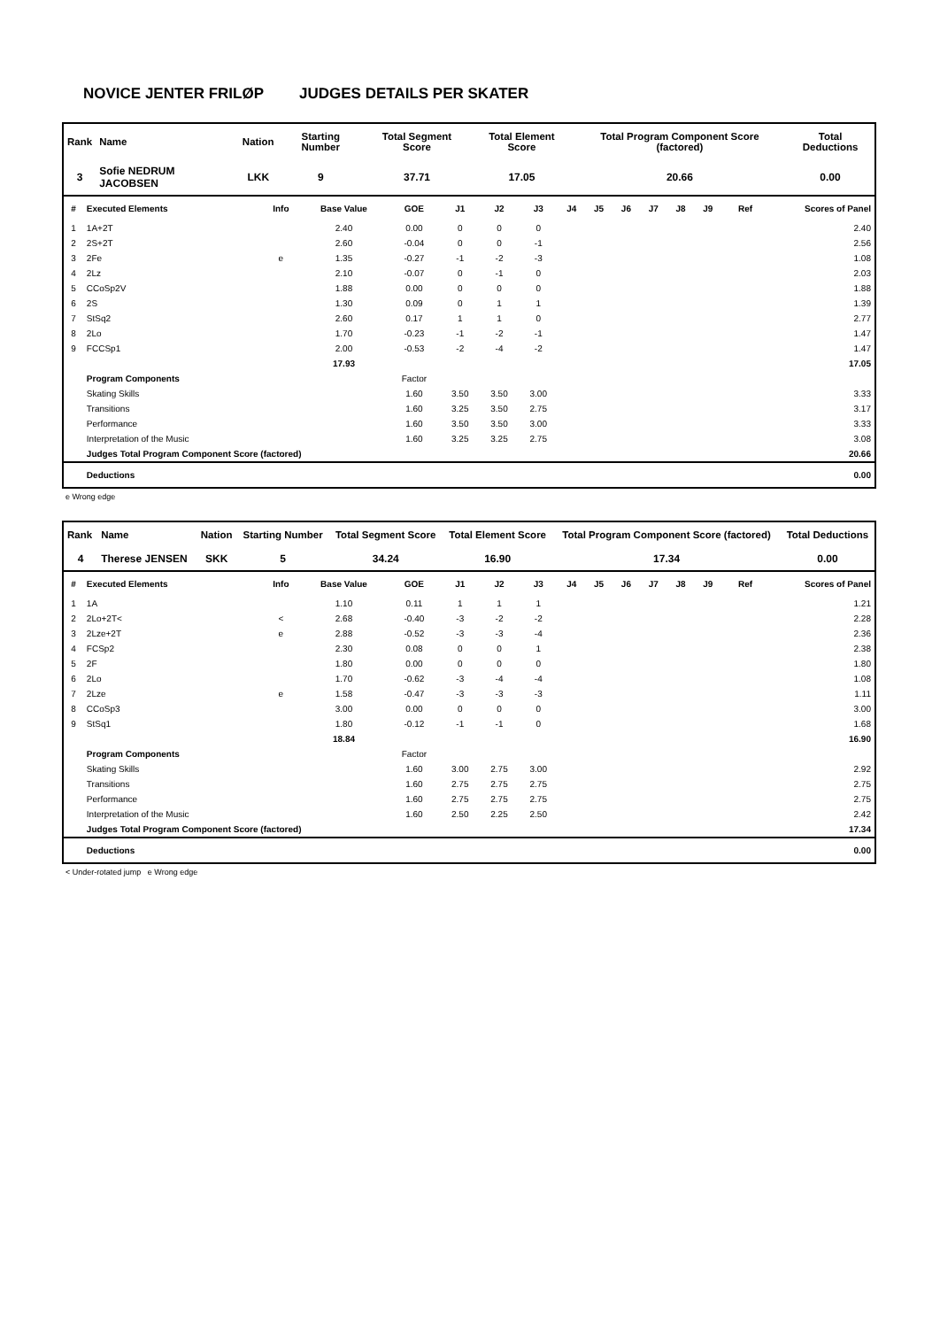NOVICE JENTER FRILØP JUDGES DETAILS PER SKATER
| Rank | Name | Nation | Starting Number | Total Segment Score | Total Element Score | Total Program Component Score (factored) | Total Deductions |
| --- | --- | --- | --- | --- | --- | --- | --- |
| 3 | Sofie NEDRUM JACOBSEN | LKK | 9 | 37.71 | 17.05 | 20.66 | 0.00 |
| # | Executed Elements | Info | Base Value | GOE | J1 | J2 | J3 | J4 | J5 | J6 | J7 | J8 | J9 | Ref | Scores of Panel |
| --- | --- | --- | --- | --- | --- | --- | --- | --- | --- | --- | --- | --- | --- | --- | --- |
| 1 | 1A+2T | | 2.40 | 0.00 | 0 | 0 | 0 | | | | | | | | 2.40 |
| 2 | 2S+2T | | 2.60 | -0.04 | 0 | 0 | -1 | | | | | | | | 2.56 |
| 3 | 2Fe | e | 1.35 | -0.27 | -1 | -2 | -3 | | | | | | | | 1.08 |
| 4 | 2Lz | | 2.10 | -0.07 | 0 | -1 | 0 | | | | | | | | 2.03 |
| 5 | CCoSp2V | | 1.88 | 0.00 | 0 | 0 | 0 | | | | | | | | 1.88 |
| 6 | 2S | | 1.30 | 0.09 | 0 | 1 | 1 | | | | | | | | 1.39 |
| 7 | StSq2 | | 2.60 | 0.17 | 1 | 1 | 0 | | | | | | | | 2.77 |
| 8 | 2Lo | | 1.70 | -0.23 | -1 | -2 | -1 | | | | | | | | 1.47 |
| 9 | FCCSp1 | | 2.00 | -0.53 | -2 | -4 | -2 | | | | | | | | 1.47 |
| | | | 17.93 | | | | | | | | | | | | 17.05 |
| | Program Components | | | Factor | | | | | | | | | | | |
| | Skating Skills | | | 1.60 | 3.50 | 3.50 | 3.00 | | | | | | | | 3.33 |
| | Transitions | | | 1.60 | 3.25 | 3.50 | 2.75 | | | | | | | | 3.17 |
| | Performance | | | 1.60 | 3.50 | 3.50 | 3.00 | | | | | | | | 3.33 |
| | Interpretation of the Music | | | 1.60 | 3.25 | 3.25 | 2.75 | | | | | | | | 3.08 |
| | Judges Total Program Component Score (factored) | | | | | | | | | | | | | | 20.66 |
| | Deductions | | | | | | | | | | | | | | 0.00 |
e Wrong edge
| Rank | Name | Nation | Starting Number | Total Segment Score | Total Element Score | Total Program Component Score (factored) | Total Deductions |
| --- | --- | --- | --- | --- | --- | --- | --- |
| 4 | Therese JENSEN | SKK | 5 | 34.24 | 16.90 | 17.34 | 0.00 |
| # | Executed Elements | Info | Base Value | GOE | J1 | J2 | J3 | J4 | J5 | J6 | J7 | J8 | J9 | Ref | Scores of Panel |
| --- | --- | --- | --- | --- | --- | --- | --- | --- | --- | --- | --- | --- | --- | --- | --- |
| 1 | 1A | | 1.10 | 0.11 | 1 | 1 | 1 | | | | | | | | 1.21 |
| 2 | 2Lo+2T< | < | 2.68 | -0.40 | -3 | -2 | -2 | | | | | | | | 2.28 |
| 3 | 2Lze+2T | e | 2.88 | -0.52 | -3 | -3 | -4 | | | | | | | | 2.36 |
| 4 | FCSp2 | | 2.30 | 0.08 | 0 | 0 | 1 | | | | | | | | 2.38 |
| 5 | 2F | | 1.80 | 0.00 | 0 | 0 | 0 | | | | | | | | 1.80 |
| 6 | 2Lo | | 1.70 | -0.62 | -3 | -4 | -4 | | | | | | | | 1.08 |
| 7 | 2Lze | e | 1.58 | -0.47 | -3 | -3 | -3 | | | | | | | | 1.11 |
| 8 | CCoSp3 | | 3.00 | 0.00 | 0 | 0 | 0 | | | | | | | | 3.00 |
| 9 | StSq1 | | 1.80 | -0.12 | -1 | -1 | 0 | | | | | | | | 1.68 |
| | | | 18.84 | | | | | | | | | | | | 16.90 |
| | Program Components | | | Factor | | | | | | | | | | | |
| | Skating Skills | | | 1.60 | 3.00 | 2.75 | 3.00 | | | | | | | | 2.92 |
| | Transitions | | | 1.60 | 2.75 | 2.75 | 2.75 | | | | | | | | 2.75 |
| | Performance | | | 1.60 | 2.75 | 2.75 | 2.75 | | | | | | | | 2.75 |
| | Interpretation of the Music | | | 1.60 | 2.50 | 2.25 | 2.50 | | | | | | | | 2.42 |
| | Judges Total Program Component Score (factored) | | | | | | | | | | | | | | 17.34 |
| | Deductions | | | | | | | | | | | | | | 0.00 |
< Under-rotated jump e Wrong edge